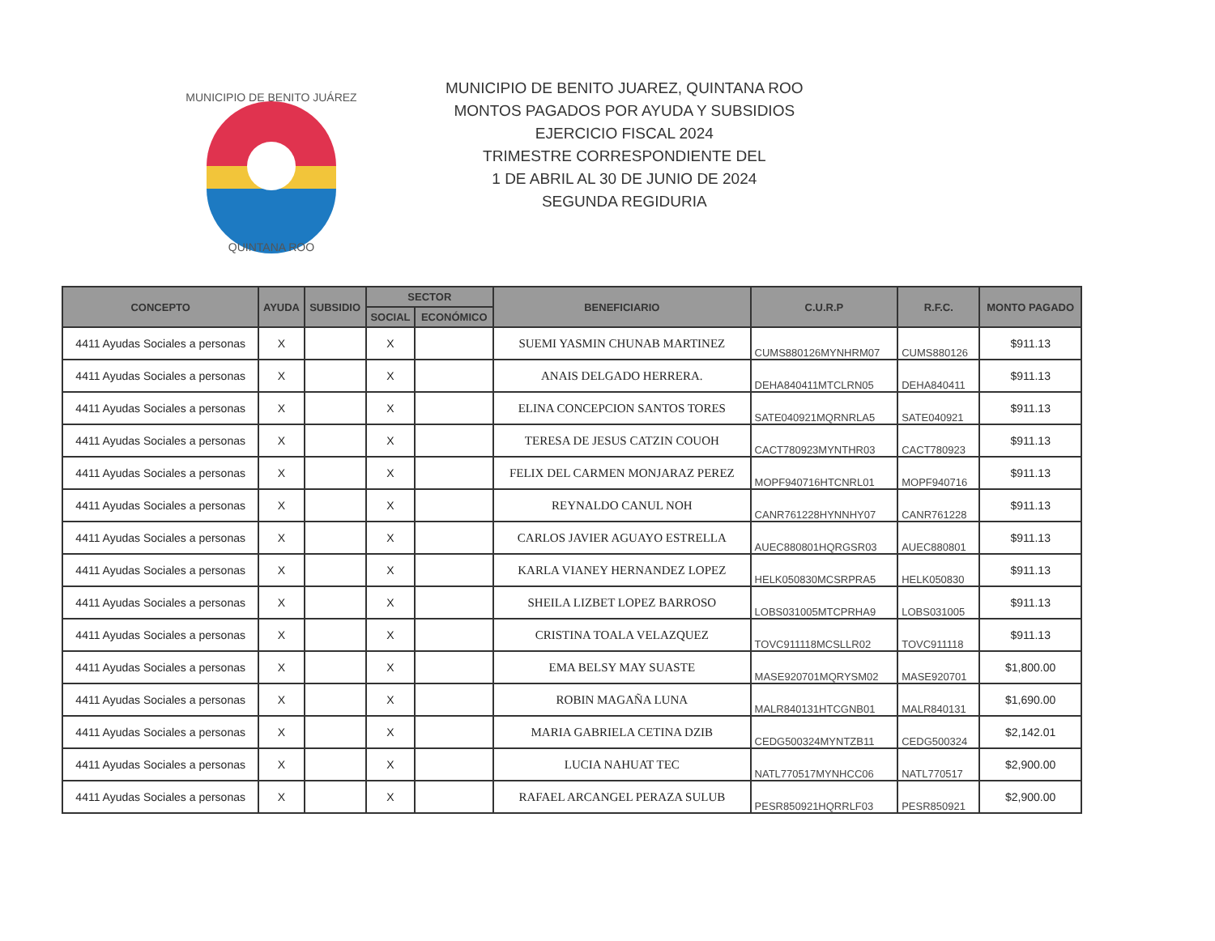MUNICIPIO DE BENITO JUÁREZ
QUINTANA ROO
MUNICIPIO DE BENITO JUAREZ, QUINTANA ROO
MONTOS PAGADOS POR AYUDA Y SUBSIDIOS
EJERCICIO FISCAL 2024
TRIMESTRE CORRESPONDIENTE DEL
1 DE ABRIL AL 30 DE JUNIO DE 2024
SEGUNDA REGIDURIA
| CONCEPTO | AYUDA | SUBSIDIO | SECTOR | | BENEFICIARIO | C.U.R.P | R.F.C. | MONTO PAGADO |
| --- | --- | --- | --- | --- | --- | --- | --- | --- |
| | | | SOCIAL | ECONÓMICO | | | | |
| 4411 Ayudas Sociales a personas | X | | X | | SUEMI YASMIN CHUNAB MARTINEZ | CUMS880126MYNHRM07 | CUMS880126 | $911.13 |
| 4411 Ayudas Sociales a personas | X | | X | | ANAIS DELGADO HERRERA. | DEHA840411MTCLRN05 | DEHA840411 | $911.13 |
| 4411 Ayudas Sociales a personas | X | | X | | ELINA CONCEPCION SANTOS TORES | SATE040921MQRNRLA5 | SATE040921 | $911.13 |
| 4411 Ayudas Sociales a personas | X | | X | | TERESA DE JESUS CATZIN COUOH | CACT780923MYNTHR03 | CACT780923 | $911.13 |
| 4411 Ayudas Sociales a personas | X | | X | | FELIX DEL CARMEN MONJARAZ PEREZ | MOPF940716HTCNRL01 | MOPF940716 | $911.13 |
| 4411 Ayudas Sociales a personas | X | | X | | REYNALDO CANUL NOH | CANR761228HYNNHY07 | CANR761228 | $911.13 |
| 4411 Ayudas Sociales a personas | X | | X | | CARLOS JAVIER AGUAYO ESTRELLA | AUEC880801HQRGSR03 | AUEC880801 | $911.13 |
| 4411 Ayudas Sociales a personas | X | | X | | KARLA VIANEY HERNANDEZ LOPEZ | HELK050830MCSRPRA5 | HELK050830 | $911.13 |
| 4411 Ayudas Sociales a personas | X | | X | | SHEILA LIZBET LOPEZ BARROSO | LOBS031005MTCPRHA9 | LOBS031005 | $911.13 |
| 4411 Ayudas Sociales a personas | X | | X | | CRISTINA TOALA VELAZQUEZ | TOVC911118MCSLLR02 | TOVC911118 | $911.13 |
| 4411 Ayudas Sociales a personas | X | | X | | EMA BELSY MAY SUASTE | MASE920701MQRYSM02 | MASE920701 | $1,800.00 |
| 4411 Ayudas Sociales a personas | X | | X | | ROBIN MAGAÑA LUNA | MALR840131HTCGNB01 | MALR840131 | $1,690.00 |
| 4411 Ayudas Sociales a personas | X | | X | | MARIA GABRIELA CETINA DZIB | CEDG500324MYNTZB11 | CEDG500324 | $2,142.01 |
| 4411 Ayudas Sociales a personas | X | | X | | LUCIA NAHUAT TEC | NATL770517MYNHCC06 | NATL770517 | $2,900.00 |
| 4411 Ayudas Sociales a personas | X | | X | | RAFAEL ARCANGEL PERAZA SULUB | PESR850921HQRRLF03 | PESR850921 | $2,900.00 |